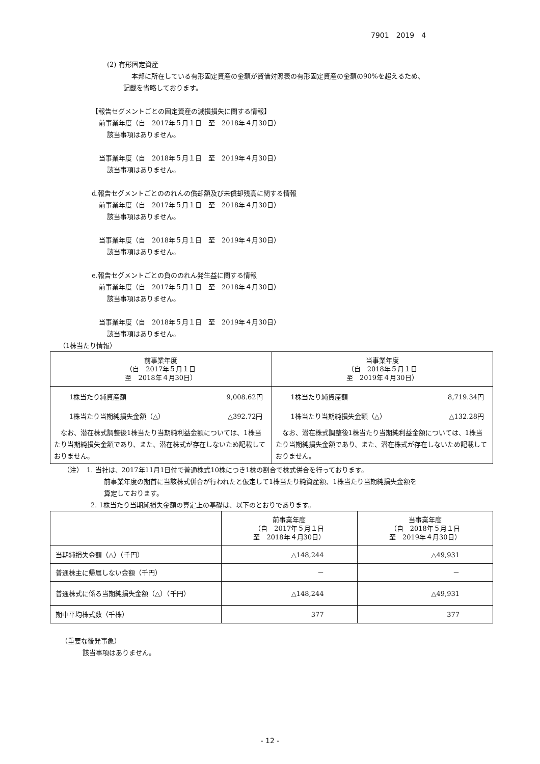7901　2019　4
(2) 有形固定資産
本邦に所在している有形固定資産の金額が貸借対照表の有形固定資産の金額の90%を超えるため、
記載を省略しております。
【報告セグメントごとの固定資産の減損損失に関する情報】
前事業年度（自　2017年５月１日　至　2018年４月30日）
該当事項はありません。
当事業年度（自　2018年５月１日　至　2019年４月30日）
該当事項はありません。
d.報告セグメントごとののれんの償却額及び未償却残高に関する情報
前事業年度（自　2017年５月１日　至　2018年４月30日）
該当事項はありません。
当事業年度（自　2018年５月１日　至　2019年４月30日）
該当事項はありません。
e.報告セグメントごとの負ののれん発生益に関する情報
前事業年度（自　2017年５月１日　至　2018年４月30日）
該当事項はありません。
当事業年度（自　2018年５月１日　至　2019年４月30日）
該当事項はありません。
（1株当たり情報）
| 前事業年度 （自 2017年５月１日 至 2018年４月30日） | 当事業年度 （自 2018年５月１日 至 2019年４月30日） |
| --- | --- |
| 1株当たり純資産額 9,008.62円 1株当たり当期純損失金額（△） △392.72円 なお、潜在株式調整後1株当たり当期純利益金額については、1株当たり当期純損失金額であり、また、潜在株式が存在しないため記載しておりません。 | 1株当たり純資産額 8,719.34円 1株当たり当期純損失金額（△） △132.28円 なお、潜在株式調整後1株当たり当期純利益金額については、1株当たり当期純損失金額であり、また、潜在株式が存在しないため記載しておりません。 |
（注）　1. 当社は、2017年11月1日付で普通株式10株につき1株の割合で株式併合を行っております。
前事業年度の期首に当該株式併合が行われたと仮定して1株当たり純資産額、1株当たり当期純損失金額を
算定しております。
2. 1株当たり当期純損失金額の算定上の基礎は、以下のとおりであります。
| | 前事業年度 （自 2017年５月１日 至 2018年４月30日） | 当事業年度 （自 2018年５月１日 至 2019年４月30日） |
| --- | --- | --- |
| 当期純損失金額（△）（千円） | △148,244 | △49,931 |
| 普通株主に帰属しない金額（千円） | － | － |
| 普通株式に係る当期純損失金額（△）（千円） | △148,244 | △49,931 |
| 期中平均株式数（千株） | 377 | 377 |
（重要な後発事象）
該当事項はありません。
- 12 -